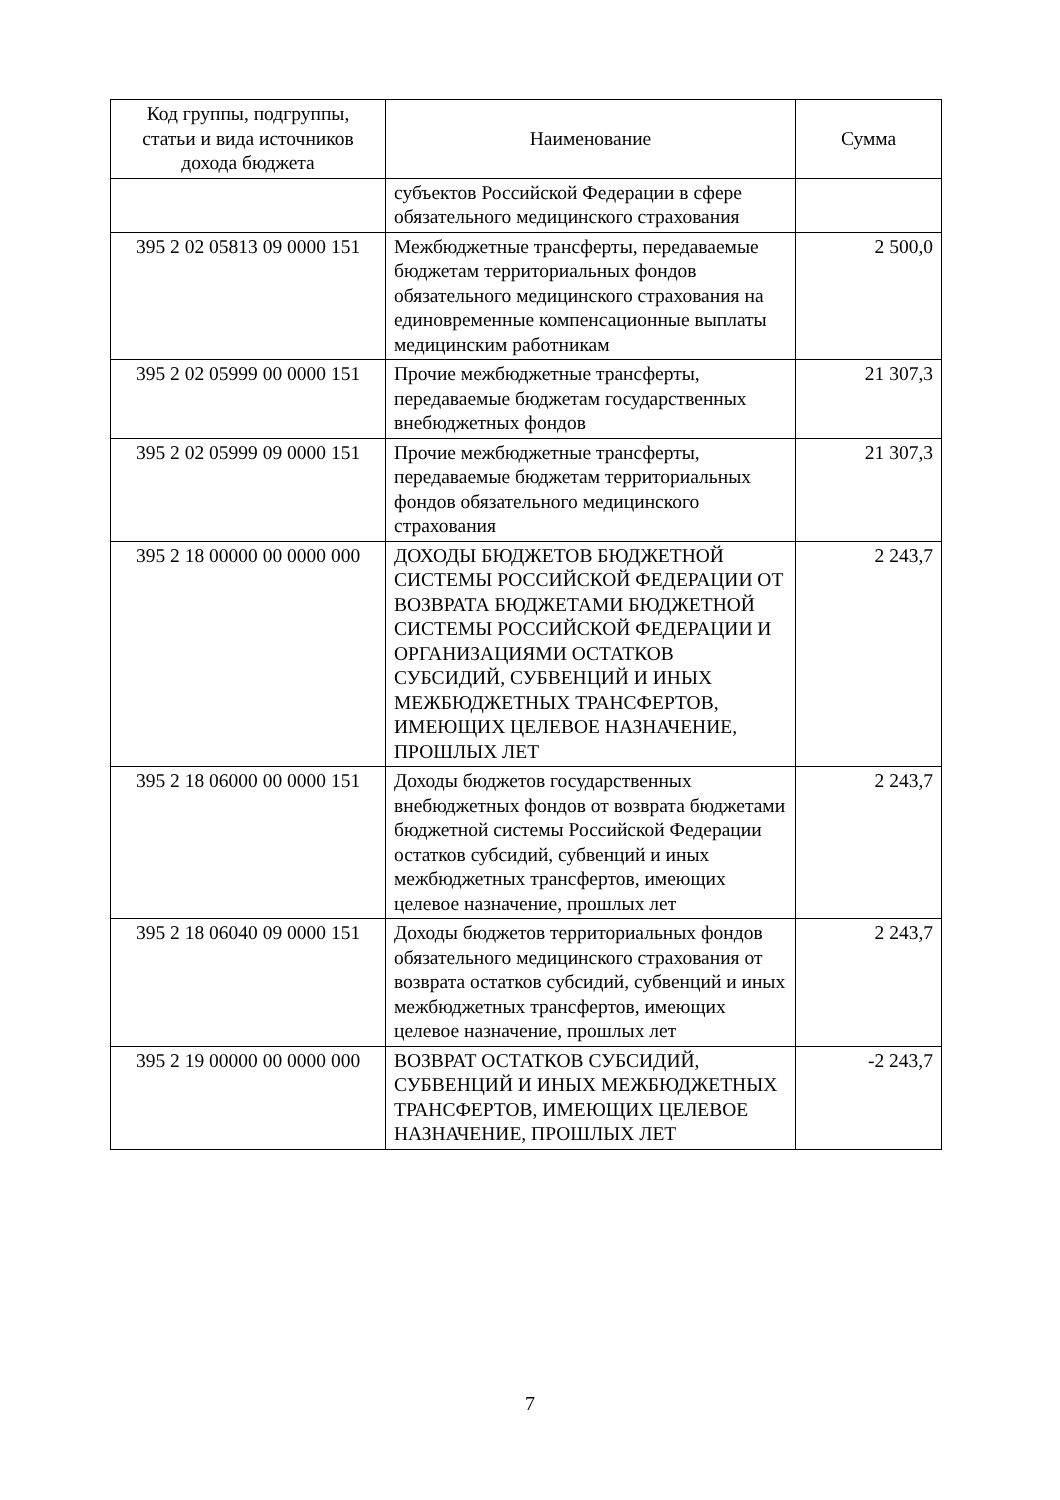| Код группы, подгруппы, статьи и вида источников дохода бюджета | Наименование | Сумма |
| --- | --- | --- |
| | субъектов Российской Федерации в сфере обязательного медицинского страхования | |
| 395 2 02 05813 09 0000 151 | Межбюджетные трансферты, передаваемые бюджетам территориальных фондов обязательного медицинского страхования на единовременные компенсационные выплаты медицинским работникам | 2 500,0 |
| 395 2 02 05999 00 0000 151 | Прочие межбюджетные трансферты, передаваемые бюджетам государственных внебюджетных фондов | 21 307,3 |
| 395 2 02 05999 09 0000 151 | Прочие межбюджетные трансферты, передаваемые бюджетам территориальных фондов обязательного медицинского страхования | 21 307,3 |
| 395 2 18 00000 00 0000 000 | ДОХОДЫ БЮДЖЕТОВ БЮДЖЕТНОЙ СИСТЕМЫ РОССИЙСКОЙ ФЕДЕРАЦИИ ОТ ВОЗВРАТА БЮДЖЕТАМИ БЮДЖЕТНОЙ СИСТЕМЫ РОССИЙСКОЙ ФЕДЕРАЦИИ И ОРГАНИЗАЦИЯМИ ОСТАТКОВ СУБСИДИЙ, СУБВЕНЦИЙ И ИНЫХ МЕЖБЮДЖЕТНЫХ ТРАНСФЕРТОВ, ИМЕЮЩИХ ЦЕЛЕВОЕ НАЗНАЧЕНИЕ, ПРОШЛЫХ ЛЕТ | 2 243,7 |
| 395 2 18 06000 00 0000 151 | Доходы бюджетов государственных внебюджетных фондов от возврата бюджетами бюджетной системы Российской Федерации остатков субсидий, субвенций и иных межбюджетных трансфертов, имеющих целевое назначение, прошлых лет | 2 243,7 |
| 395 2 18 06040 09 0000 151 | Доходы бюджетов территориальных фондов обязательного медицинского страхования от возврата остатков субсидий, субвенций и иных межбюджетных трансфертов, имеющих целевое назначение, прошлых лет | 2 243,7 |
| 395 2 19 00000 00 0000 000 | ВОЗВРАТ ОСТАТКОВ СУБСИДИЙ, СУБВЕНЦИЙ И ИНЫХ МЕЖБЮДЖЕТНЫХ ТРАНСФЕРТОВ, ИМЕЮЩИХ ЦЕЛЕВОЕ НАЗНАЧЕНИЕ, ПРОШЛЫХ ЛЕТ | -2 243,7 |
7